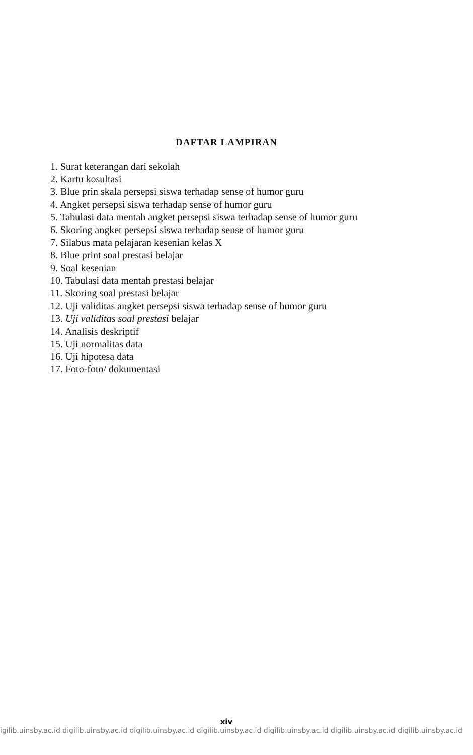DAFTAR LAMPIRAN
1. Surat keterangan dari sekolah
2. Kartu kosultasi
3. Blue prin skala persepsi siswa terhadap sense of humor guru
4. Angket persepsi siswa terhadap sense of humor guru
5. Tabulasi data mentah angket persepsi siswa terhadap sense of humor guru
6. Skoring angket persepsi siswa terhadap sense of humor guru
7. Silabus mata pelajaran kesenian kelas X
8. Blue print soal prestasi belajar
9. Soal kesenian
10. Tabulasi data mentah prestasi belajar
11. Skoring soal prestasi belajar
12. Uji validitas angket persepsi siswa terhadap sense of humor guru
13. Uji validitas soal prestasi belajar
14. Analisis deskriptif
15. Uji normalitas data
16. Uji hipotesa data
17. Foto-foto/ dokumentasi
xiv
igilib.uinsby.ac.id digilib.uinsby.ac.id digilib.uinsby.ac.id digilib.uinsby.ac.id digilib.uinsby.ac.id digilib.uinsby.ac.id digilib.uinsby.ac.id